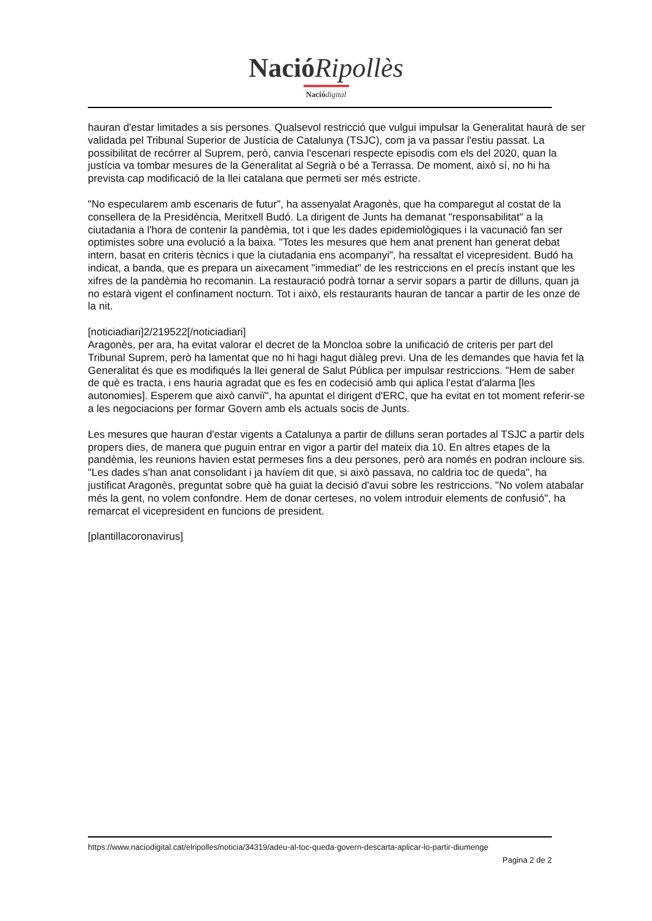Nació Ripollès
Nació digital
hauran d'estar limitades a sis persones. Qualsevol restricció que vulgui impulsar la Generalitat haurà de ser validada pel Tribunal Superior de Justícia de Catalunya (TSJC), com ja va passar l'estiu passat. La possibilitat de recórrer al Suprem, però, canvia l'escenari respecte episodis com els del 2020, quan la justícia va tombar mesures de la Generalitat al Segrià o bé a Terrassa. De moment, això sí, no hi ha prevista cap modificació de la llei catalana que permeti ser més estricte.
"No especularem amb escenaris de futur", ha assenyalat Aragonès, que ha comparegut al costat de la consellera de la Presidència, Meritxell Budó. La dirigent de Junts ha demanat "responsabilitat" a la ciutadania a l'hora de contenir la pandèmia, tot i que les dades epidemiològiques i la vacunació fan ser optimistes sobre una evolució a la baixa. "Totes les mesures que hem anat prenent han generat debat intern, basat en criteris tècnics i que la ciutadania ens acompanyi", ha ressaltat el vicepresident. Budó ha indicat, a banda, que es prepara un aixecament "immediat" de les restriccions en el precís instant que les xifres de la pandèmia ho recomanin. La restauració podrà tornar a servir sopars a partir de dilluns, quan ja no estarà vigent el confinament nocturn. Tot i això, els restaurants hauran de tancar a partir de les onze de la nit.
[noticiadiari]2/219522[/noticiadiari]
Aragonès, per ara, ha evitat valorar el decret de la Moncloa sobre la unificació de criteris per part del Tribunal Suprem, però ha lamentat que no hi hagi hagut diàleg previ. Una de les demandes que havia fet la Generalitat és que es modifiqués la llei general de Salut Pública per impulsar restriccions. "Hem de saber de què es tracta, i ens hauria agradat que es fes en codecisió amb qui aplica l'estat d'alarma [les autonomies]. Esperem que això canviï", ha apuntat el dirigent d'ERC, que ha evitat en tot moment referir-se a les negociacions per formar Govern amb els actuals socis de Junts.
Les mesures que hauran d'estar vigents a Catalunya a partir de dilluns seran portades al TSJC a partir dels propers dies, de manera que puguin entrar en vigor a partir del mateix dia 10. En altres etapes de la pandèmia, les reunions havien estat permeses fins a deu persones, però ara només en podran incloure sis. "Les dades s'han anat consolidant i ja havíem dit que, si això passava, no caldria toc de queda", ha justificat Aragonès, preguntat sobre què ha guiat la decisió d'avui sobre les restriccions. "No volem atabalar més la gent, no volem confondre. Hem de donar certeses, no volem introduir elements de confusió", ha remarcat el vicepresident en funcions de president.
[plantillacoronavirus]
https://www.naciodigital.cat/elripolles/noticia/34319/adeu-al-toc-queda-govern-descarta-aplicar-lo-partir-diumenge
Pagina 2 de 2